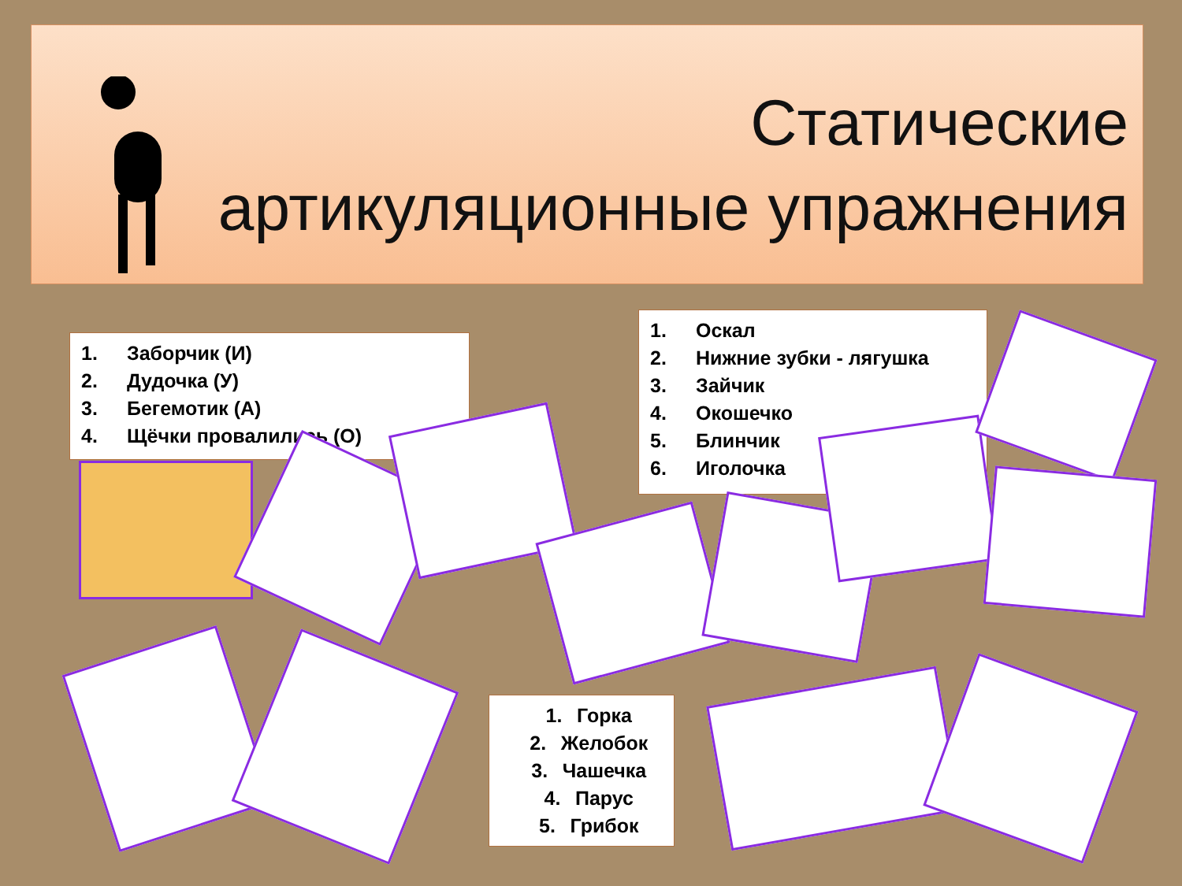Статические
артикуляционные упражнения
1. Заборчик (И)
2. Дудочка (У)
3. Бегемотик (А)
4. Щёчки провалились (О)
1. Оскал
2. Нижние зубки - лягушка
3. Зайчик
4. Окошечко
5. Блинчик
6. Иголочка
1. Горка
2. Желобок
3. Чашечка
4. Парус
5. Грибок